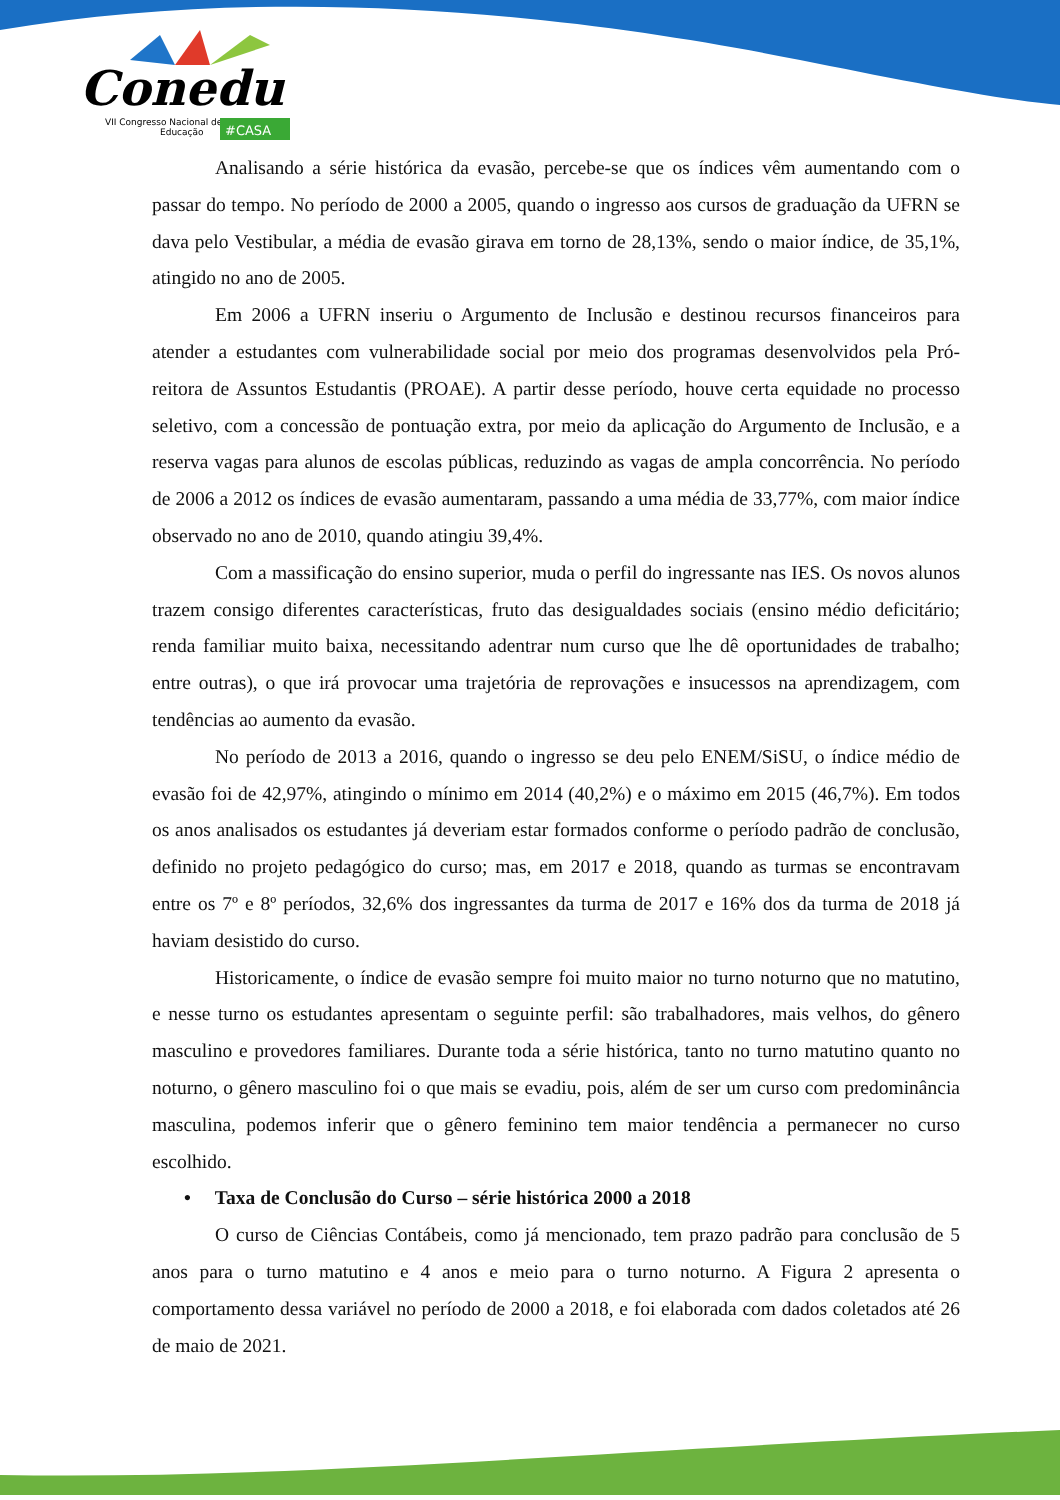Conedu
VII Congresso Nacional de
Educação
#CASA
Analisando a série histórica da evasão, percebe-se que os índices vêm aumentando com o passar do tempo. No período de 2000 a 2005, quando o ingresso aos cursos de graduação da UFRN se dava pelo Vestibular, a média de evasão girava em torno de 28,13%, sendo o maior índice, de 35,1%, atingido no ano de 2005.
Em 2006 a UFRN inseriu o Argumento de Inclusão e destinou recursos financeiros para atender a estudantes com vulnerabilidade social por meio dos programas desenvolvidos pela Pró-reitora de Assuntos Estudantis (PROAE). A partir desse período, houve certa equidade no processo seletivo, com a concessão de pontuação extra, por meio da aplicação do Argumento de Inclusão, e a reserva vagas para alunos de escolas públicas, reduzindo as vagas de ampla concorrência. No período de 2006 a 2012 os índices de evasão aumentaram, passando a uma média de 33,77%, com maior índice observado no ano de 2010, quando atingiu 39,4%.
Com a massificação do ensino superior, muda o perfil do ingressante nas IES. Os novos alunos trazem consigo diferentes características, fruto das desigualdades sociais (ensino médio deficitário; renda familiar muito baixa, necessitando adentrar num curso que lhe dê oportunidades de trabalho; entre outras), o que irá provocar uma trajetória de reprovações e insucessos na aprendizagem, com tendências ao aumento da evasão.
No período de 2013 a 2016, quando o ingresso se deu pelo ENEM/SiSU, o índice médio de evasão foi de 42,97%, atingindo o mínimo em 2014 (40,2%) e o máximo em 2015 (46,7%). Em todos os anos analisados os estudantes já deveriam estar formados conforme o período padrão de conclusão, definido no projeto pedagógico do curso; mas, em 2017 e 2018, quando as turmas se encontravam entre os 7º e 8º períodos, 32,6% dos ingressantes da turma de 2017 e 16% dos da turma de 2018 já haviam desistido do curso.
Historicamente, o índice de evasão sempre foi muito maior no turno noturno que no matutino, e nesse turno os estudantes apresentam o seguinte perfil: são trabalhadores, mais velhos, do gênero masculino e provedores familiares. Durante toda a série histórica, tanto no turno matutino quanto no noturno, o gênero masculino foi o que mais se evadiu, pois, além de ser um curso com predominância masculina, podemos inferir que o gênero feminino tem maior tendência a permanecer no curso escolhido.
• Taxa de Conclusão do Curso – série histórica 2000 a 2018
O curso de Ciências Contábeis, como já mencionado, tem prazo padrão para conclusão de 5 anos para o turno matutino e 4 anos e meio para o turno noturno. A Figura 2 apresenta o comportamento dessa variável no período de 2000 a 2018, e foi elaborada com dados coletados até 26 de maio de 2021.